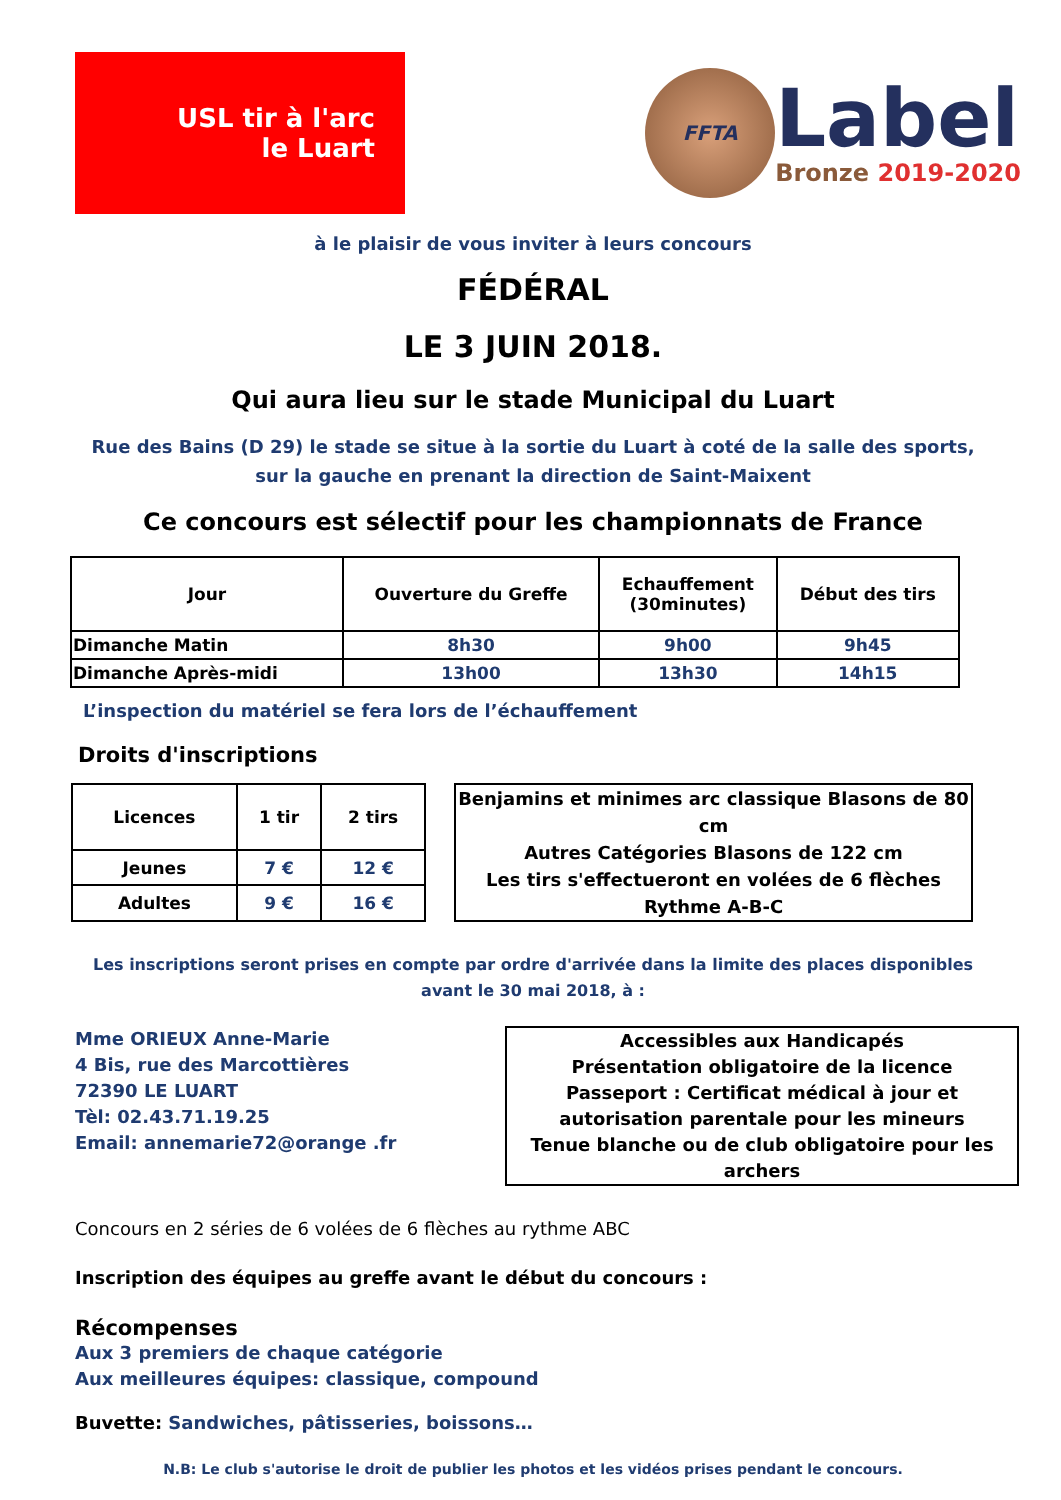USL tir à l'arc
le Luart
FFTA
Label
Bronze 2019-2020
à le plaisir de vous inviter à leurs concours
FÉDÉRAL
LE 3 JUIN 2018.
Qui aura lieu sur le stade Municipal du Luart
Rue des Bains (D 29) le stade se situe à la sortie du Luart à coté de la salle des sports,
sur la gauche en prenant la direction de Saint-Maixent
Ce concours est sélectif pour les championnats de France
| Jour | Ouverture du Greffe | Echauffement (30minutes) | Début des tirs |
| --- | --- | --- | --- |
| Dimanche Matin | 8h30 | 9h00 | 9h45 |
| Dimanche Après-midi | 13h00 | 13h30 | 14h15 |
L’inspection du matériel se fera lors de l’échauffement
Droits d'inscriptions
| Licences | 1 tir | 2 tirs |
| --- | --- | --- |
| Jeunes | 7 € | 12 € |
| Adultes | 9 € | 16 € |
Benjamins et minimes arc classique Blasons de 80 cm
Autres Catégories Blasons de 122 cm
Les tirs s'effectueront en volées de 6 flèches
Rythme A-B-C
Les inscriptions seront prises en compte par ordre d'arrivée dans la limite des places disponibles
avant le 30 mai 2018, à :
Mme ORIEUX Anne-Marie
4 Bis, rue des Marcottières
72390 LE LUART
Tèl: 02.43.71.19.25
Email: annemarie72@orange .fr
Accessibles aux Handicapés
Présentation obligatoire de la licence
Passeport : Certificat médical à jour et
autorisation parentale pour les mineurs
Tenue blanche ou de club obligatoire pour les archers
Concours en 2 séries de 6 volées de 6 flèches au rythme ABC
Inscription des équipes au greffe avant le début du concours :
Récompenses
Aux 3 premiers de chaque catégorie
Aux meilleures équipes: classique, compound
Buvette: Sandwiches, pâtisseries, boissons…
N.B: Le club s'autorise le droit de publier les photos et les vidéos prises pendant le concours.